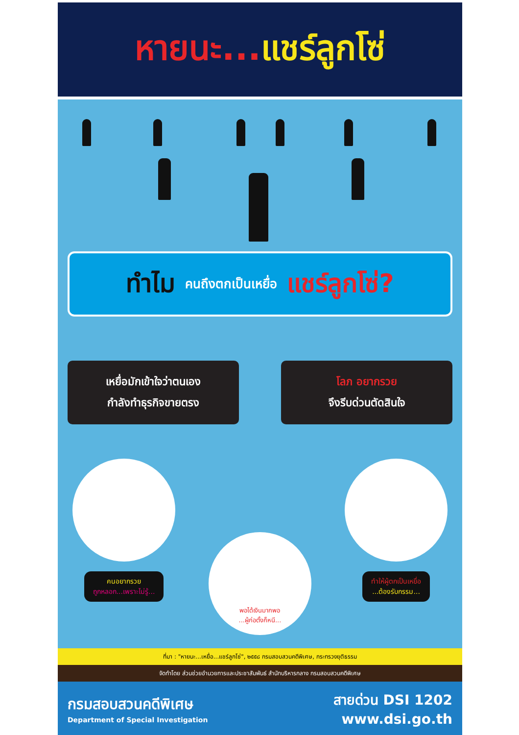หายนะ... แชร์ลูกโซ่
ทำไม คนถึงตกเป็นเหยื่อ แชร์ลูกโซ่?
เหยื่อมักเข้าใจว่าตนเอง
กำลังทำธุรกิจขายตรง
โลภ อยากรวย
จึงรีบด่วนตัดสินใจ
คนอยากรวย
ถูกหลอก...เพราะไม่รู้...
พอได้เงินมากพอ
...ผู้ก่อตั้งก็หนี...
ทำให้ผู้ตกเป็นเหยื่อ
...ต้องรับกรรม...
ที่มา : "หายนะ...เหยื่อ...แชร์ลูกโซ่", ๒๕๕๘ กรมสอบสวนคดีพิเศษ, กระทรวงยุติธรรม
จัดทำโดย ส่วนช่วยอำนวยการและประชาสัมพันธ์ สำนักบริหารกลาง กรมสอบสวนคดีพิเศษ
กรมสอบสวนคดีพิเศษ
Department of Special Investigation
สายด่วน DSI 1202
www.dsi.go.th